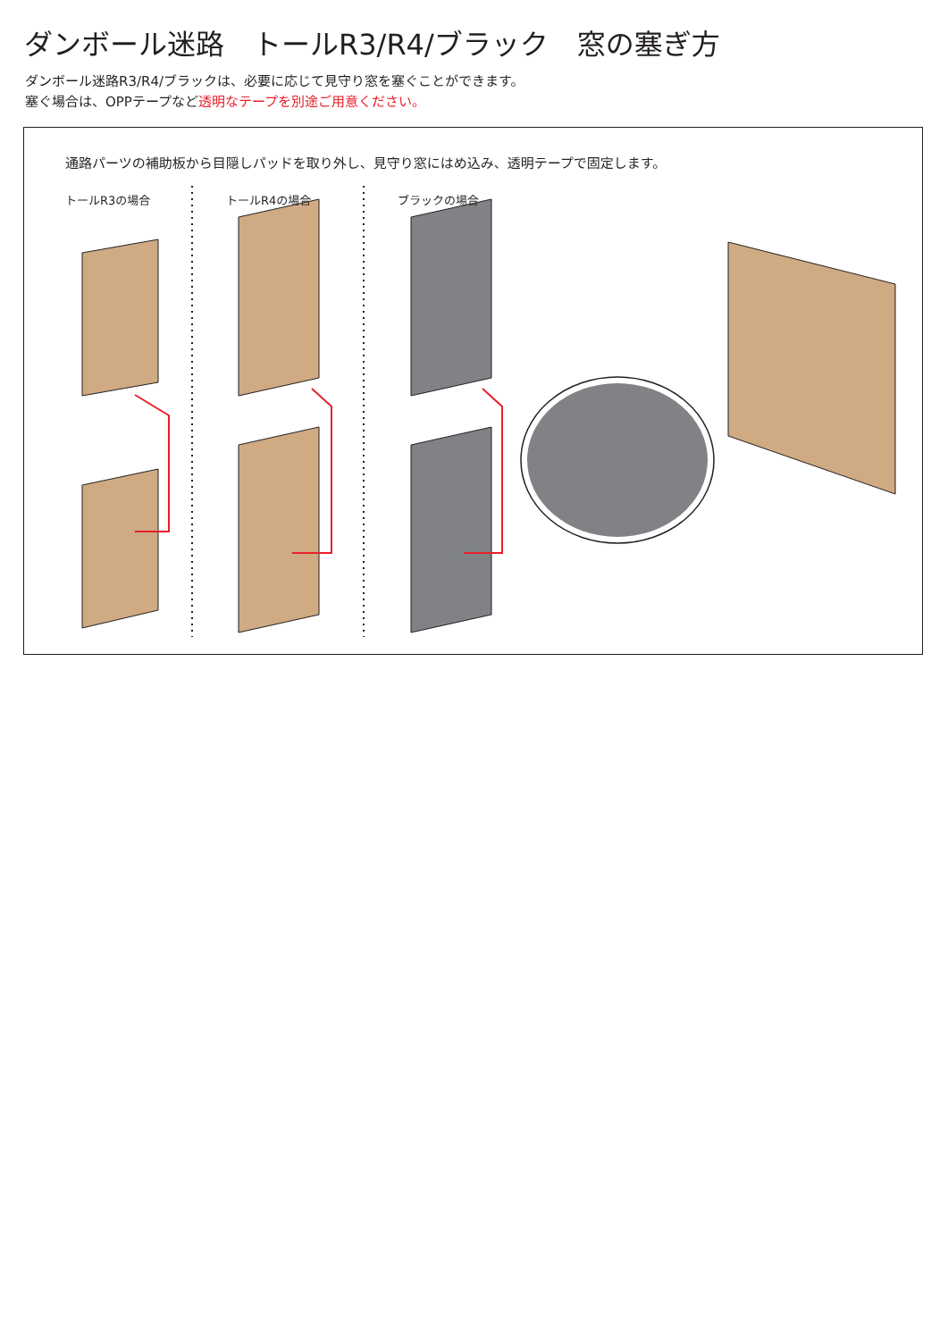ダンボール迷路　トールR3/R4/ブラック　窓の塞ぎ方
ダンボール迷路R3/R4/ブラックは、必要に応じて見守り窓を塞ぐことができます。
塞ぐ場合は、OPPテープなど透明なテープを別途ご用意ください。
通路パーツの補助板から目隠しパッドを取り外し、見守り窓にはめ込み、透明テープで固定します。
トールR3の場合 トールR4の場合 ブラックの場合